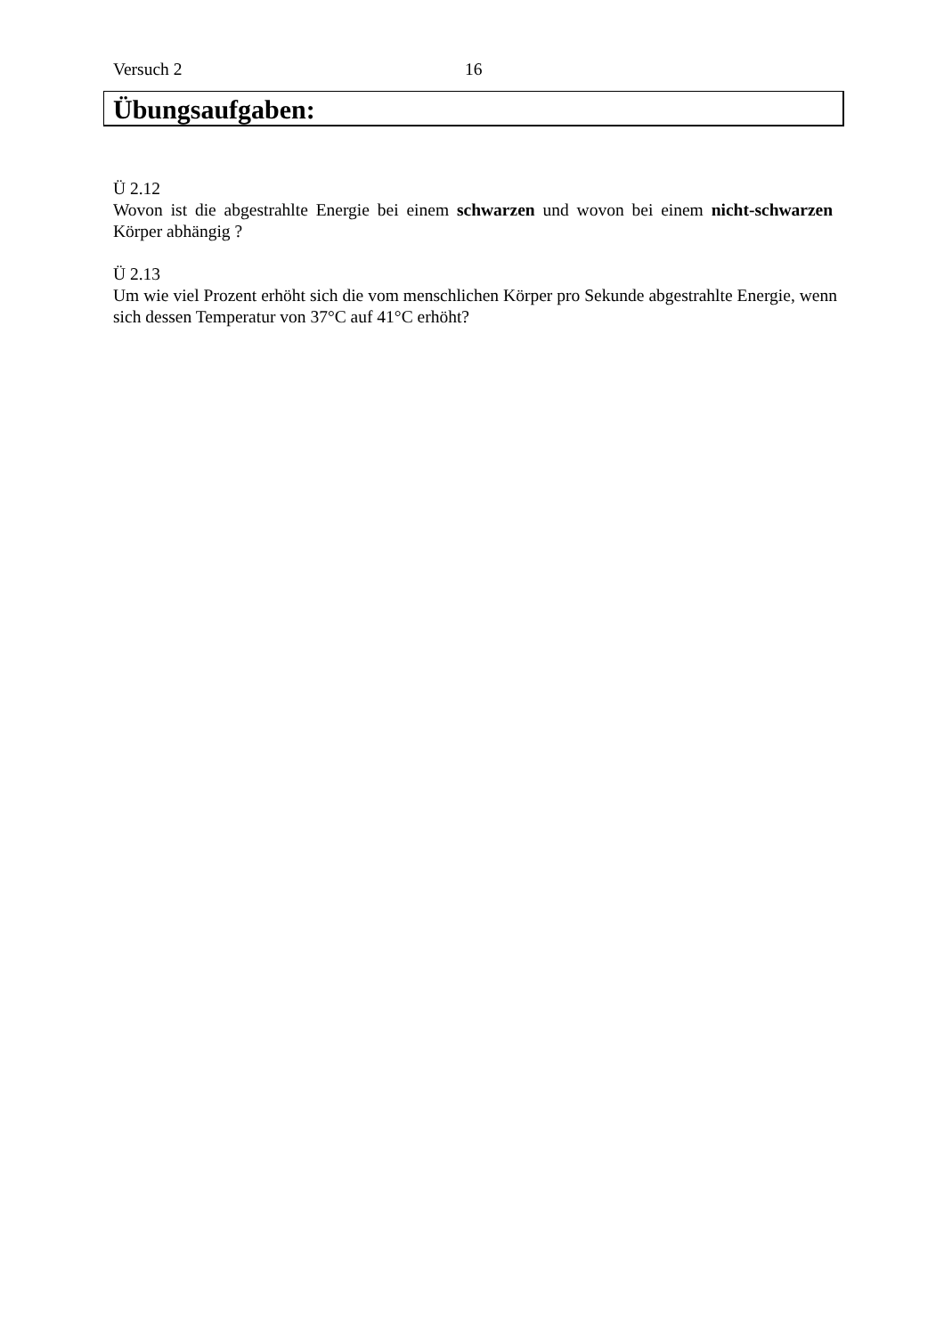Versuch 2 16
Übungsaufgaben:
Ü 2.12
Wovon ist die abgestrahlte Energie bei einem schwarzen und wovon bei einem nicht-schwarzen Körper abhängig ?
Ü 2.13
Um wie viel Prozent erhöht sich die vom menschlichen Körper pro Sekunde abgestrahlte Energie, wenn sich dessen Temperatur von 37°C auf 41°C erhöht?